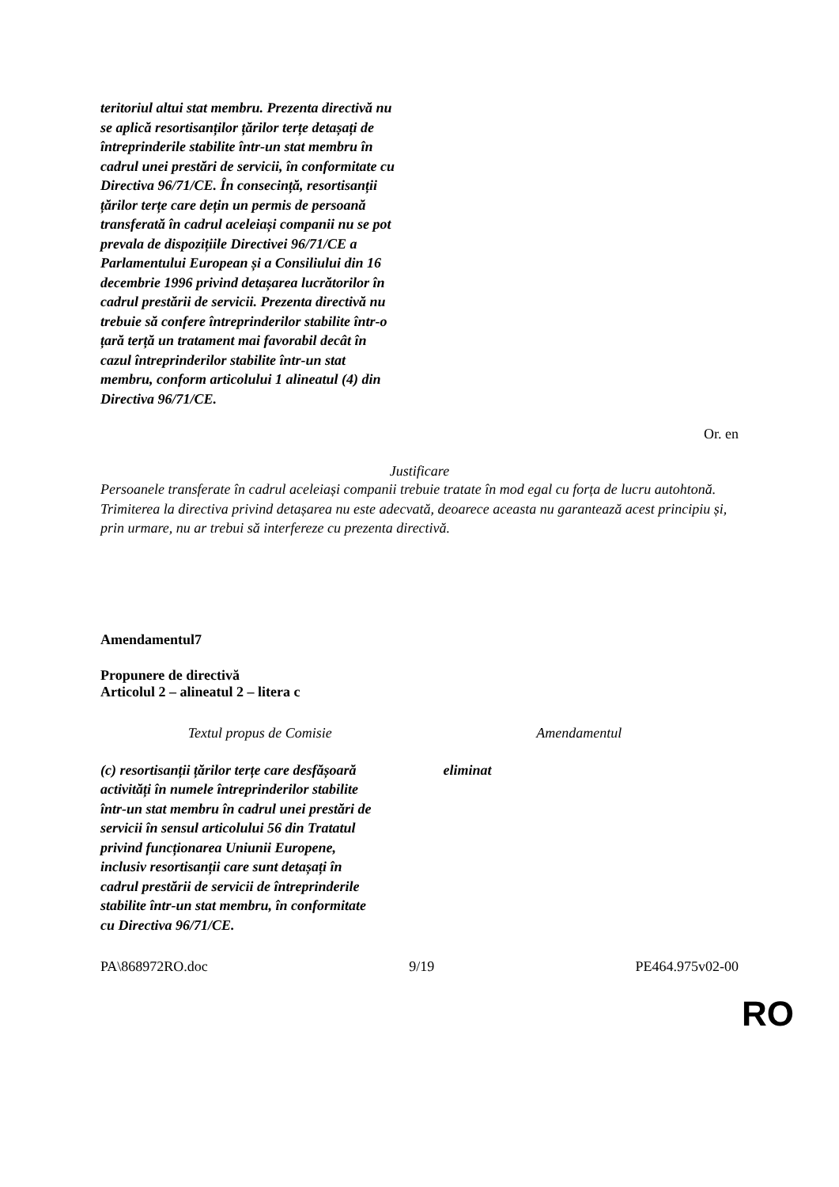| teritoriul altui stat membru. Prezenta directivă nu se aplică resortisanților țărilor terțe detașați de întreprinderile stabilite într-un stat membru în cadrul unei prestări de servicii, în conformitate cu Directiva 96/71/CE. În consecință, resortisanții țărilor terțe care dețin un permis de persoană transferată în cadrul aceleiași companii nu se pot prevala de dispozițiile Directivei 96/71/CE a Parlamentului European și a Consiliului din 16 decembrie 1996 privind detașarea lucrătorilor în cadrul prestării de servicii. Prezenta directivă nu trebuie să confere întreprinderilor stabilite într-o țară terță un tratament mai favorabil decât în cazul întreprinderilor stabilite într-un stat membru, conform articolului 1 alineatul (4) din Directiva 96/71/CE. | |
Or. en
Justificare
Persoanele transferate în cadrul aceleiași companii trebuie tratate în mod egal cu forța de lucru autohtonă. Trimiterea la directiva privind detașarea nu este adecvată, deoarece aceasta nu garantează acest principiu și, prin urmare, nu ar trebui să interfereze cu prezenta directivă.
Amendamentul7
Propunere de directivă
Articolul 2 – alineatul 2 – litera c
| Textul propus de Comisie | Amendamentul |
| --- | --- |
| (c) resortisanții țărilor terțe care desfășoară activități în numele întreprinderilor stabilite într-un stat membru în cadrul unei prestări de servicii în sensul articolului 56 din Tratatul privind funcționarea Uniunii Europene, inclusiv resortisanții care sunt detașați în cadrul prestării de servicii de întreprinderile stabilite într-un stat membru, în conformitate cu Directiva 96/71/CE. | eliminat |
PA\868972RO.doc 9/19 PE464.975v02-00
RO